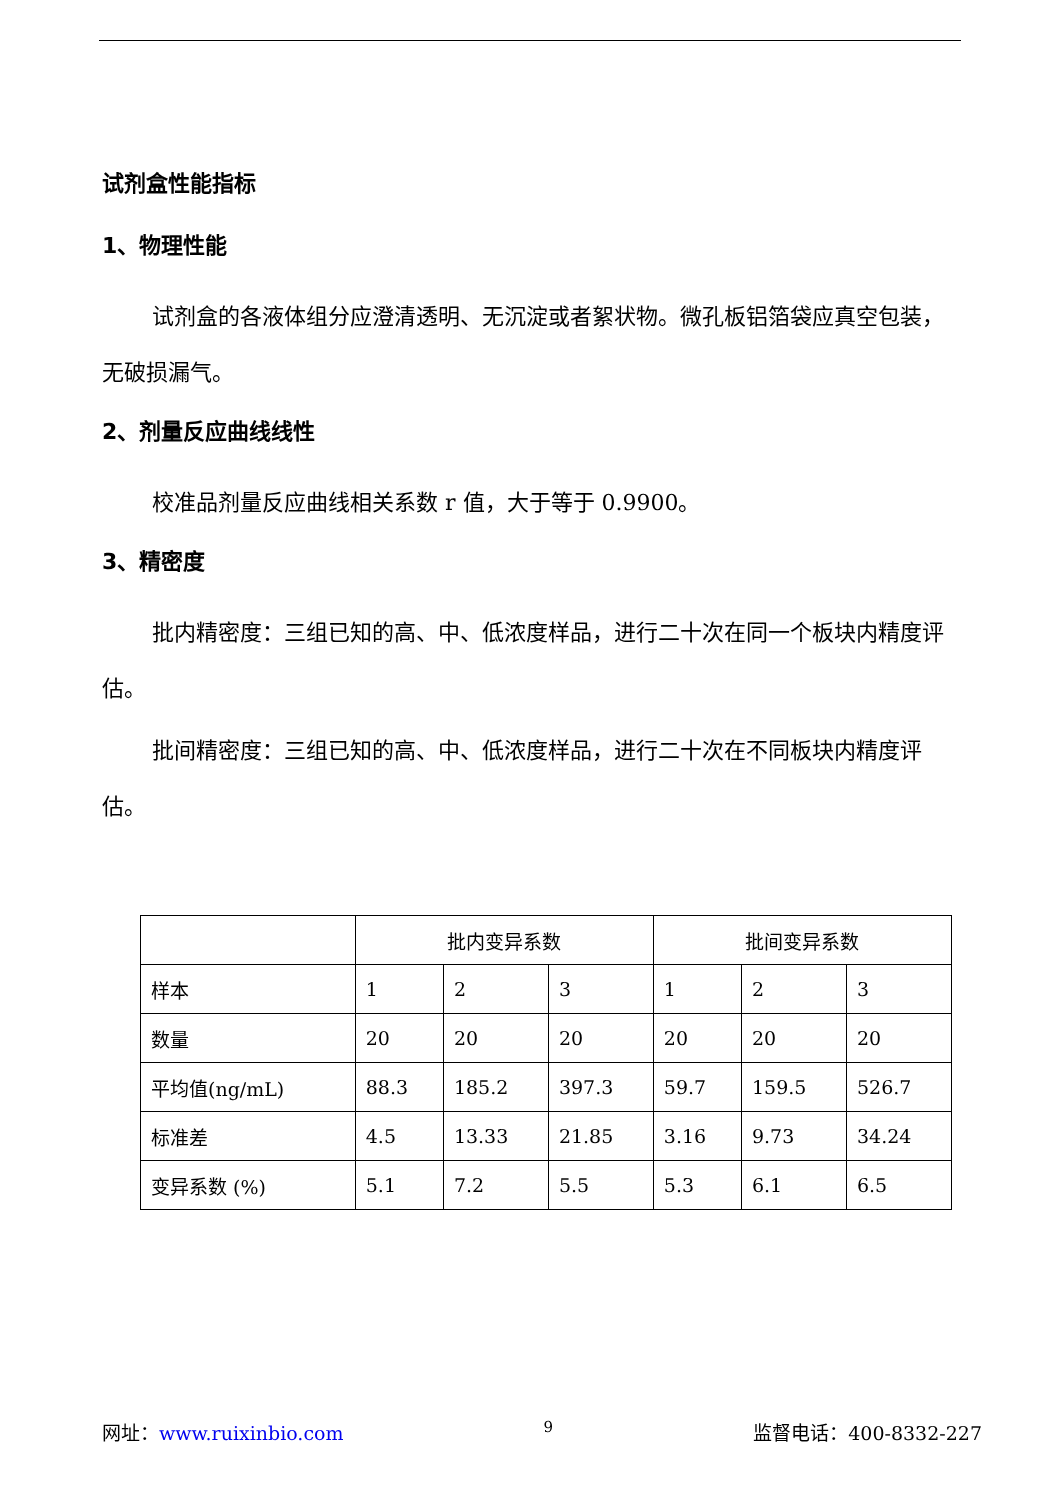试剂盒性能指标
1、物理性能
试剂盒的各液体组分应澄清透明、无沉淀或者絮状物。微孔板铝箔袋应真空包装，无破损漏气。
2、剂量反应曲线线性
校准品剂量反应曲线相关系数 r 值，大于等于 0.9900。
3、精密度
批内精密度：三组已知的高、中、低浓度样品，进行二十次在同一个板块内精度评估。
批间精密度：三组已知的高、中、低浓度样品，进行二十次在不同板块内精度评估。
| | 批内变异系数 | | | 批间变异系数 | | |
| --- | --- | --- | --- | --- | --- | --- |
| 样本 | 1 | 2 | 3 | 1 | 2 | 3 |
| 数量 | 20 | 20 | 20 | 20 | 20 | 20 |
| 平均值(ng/mL) | 88.3 | 185.2 | 397.3 | 59.7 | 159.5 | 526.7 |
| 标准差 | 4.5 | 13.33 | 21.85 | 3.16 | 9.73 | 34.24 |
| 变异系数 (%) | 5.1 | 7.2 | 5.5 | 5.3 | 6.1 | 6.5 |
网址：www.ruixinbio.com 9 监督电话：400-8332-227